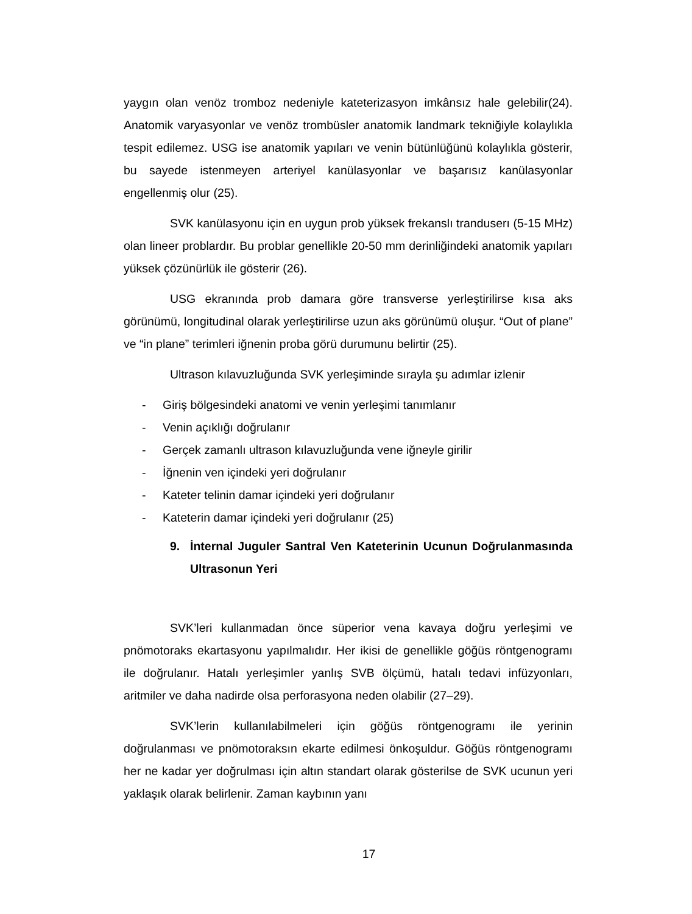yaygın olan venöz tromboz nedeniyle kateterizasyon imkânsız hale gelebilir(24). Anatomik varyasyonlar ve venöz trombüsler anatomik landmark tekniğiyle kolaylıkla tespit edilemez. USG ise anatomik yapıları ve venin bütünlüğünü kolaylıkla gösterir, bu sayede istenmeyen arteriyel kanülasyonlar ve başarısız kanülasyonlar engellenmiş olur (25).
SVK kanülasyonu için en uygun prob yüksek frekanslı tranduserı (5-15 MHz) olan lineer problardır. Bu problar genellikle 20-50 mm derinliğindeki anatomik yapıları yüksek çözünürlük ile gösterir (26).
USG ekranında prob damara göre transverse yerleştirilirse kısa aks görünümü, longitudinal olarak yerleştirilirse uzun aks görünümü oluşur. “Out of plane” ve “in plane” terimleri iğnenin proba görü durumunu belirtir (25).
Ultrason kılavuzluğunda SVK yerleşiminde sırayla şu adımlar izlenir
- Giriş bölgesindeki anatomi ve venin yerleşimi tanımlanır
- Venin açıklığı doğrulanır
- Gerçek zamanlı ultrason kılavuzluğunda vene iğneyle girilir
- İğnenin ven içindeki yeri doğrulanır
- Kateter telinin damar içindeki yeri doğrulanır
- Kateterin damar içindeki yeri doğrulanır (25)
9. İnternal Juguler Santral Ven Kateterinin Ucunun Doğrulanmasında Ultrasonun Yeri
SVK’leri kullanmadan önce süperior vena kavaya doğru yerleşimi ve pnömotoraks ekartasyonu yapılmalıdır. Her ikisi de genellikle göğüs röntgenogramı ile doğrulanır. Hatalı yerleşimler yanlış SVB ölçümü, hatalı tedavi infüzyonları, aritmiler ve daha nadirde olsa perforasyona neden olabilir (27–29).
SVK’lerin kullanılabilmeleri için göğüs röntgenogramı ile yerinin doğrulanması ve pnömotoraksın ekarte edilmesi önkoşuldur. Göğüs röntgenogramı her ne kadar yer doğrulması için altın standart olarak gösterilse de SVK ucunun yeri yaklaşık olarak belirlenir. Zaman kaybının yanı
17